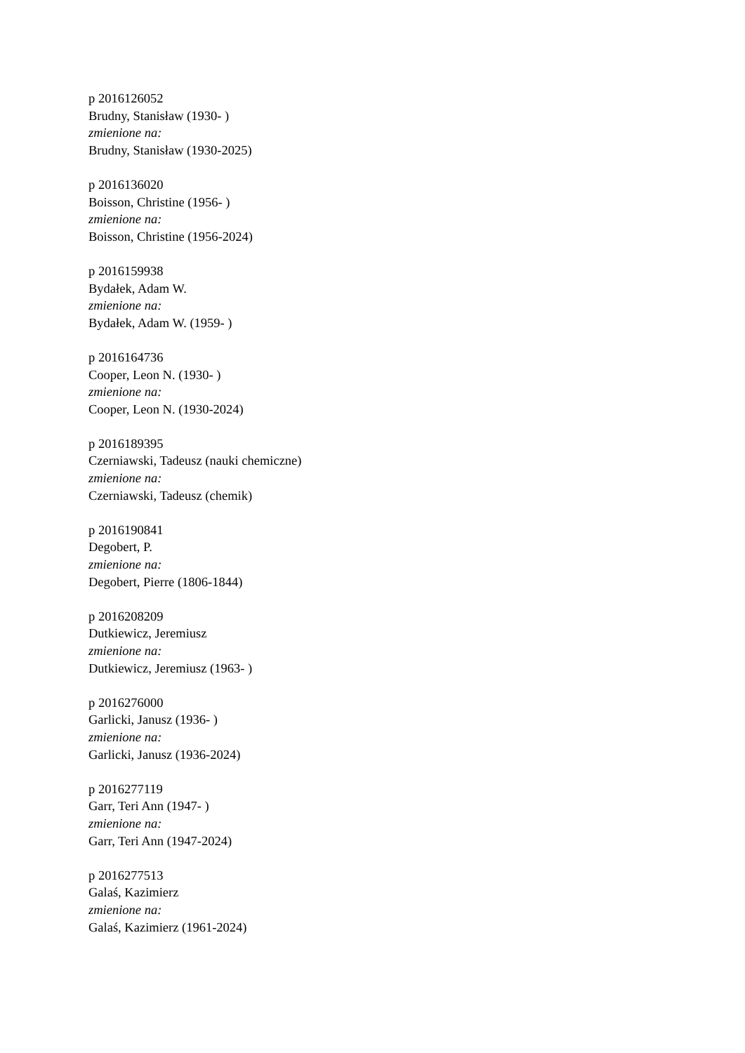p 2016126052
Brudny, Stanisław (1930- )
zmienione na:
Brudny, Stanisław (1930-2025)
p 2016136020
Boisson, Christine (1956- )
zmienione na:
Boisson, Christine (1956-2024)
p 2016159938
Bydałek, Adam W.
zmienione na:
Bydałek, Adam W. (1959- )
p 2016164736
Cooper, Leon N. (1930- )
zmienione na:
Cooper, Leon N. (1930-2024)
p 2016189395
Czerniawski, Tadeusz (nauki chemiczne)
zmienione na:
Czerniawski, Tadeusz (chemik)
p 2016190841
Degobert, P.
zmienione na:
Degobert, Pierre (1806-1844)
p 2016208209
Dutkiewicz, Jeremiusz
zmienione na:
Dutkiewicz, Jeremiusz (1963- )
p 2016276000
Garlicki, Janusz (1936- )
zmienione na:
Garlicki, Janusz (1936-2024)
p 2016277119
Garr, Teri Ann (1947- )
zmienione na:
Garr, Teri Ann (1947-2024)
p 2016277513
Galaś, Kazimierz
zmienione na:
Galaś, Kazimierz (1961-2024)